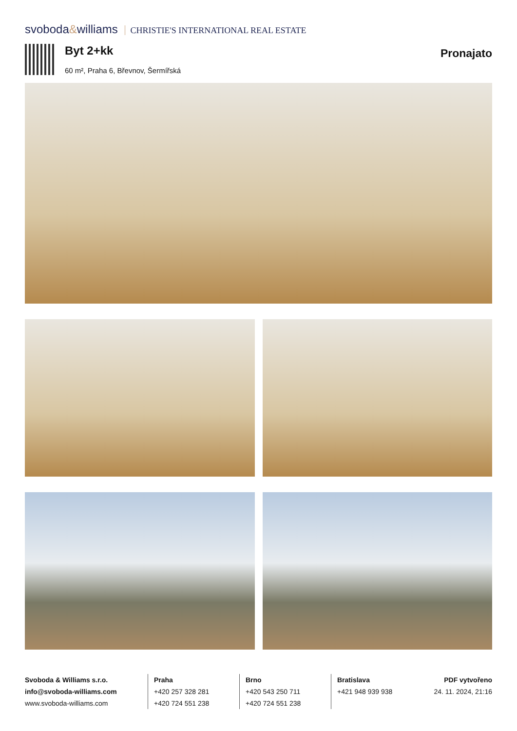svoboda&williams CHRISTIE'S INTERNATIONAL REAL ESTATE
Byt 2+kk
60 m², Praha 6, Břevnov, Šermířská
Pronajato
Svoboda & Williams s.r.o.
info@svoboda-williams.com
www.svoboda-williams.com
Praha
+420 257 328 281
+420 724 551 238
Brno
+420 543 250 711
+420 724 551 238
Bratislava
+421 948 939 938
PDF vytvořeno
24. 11. 2024, 21:16